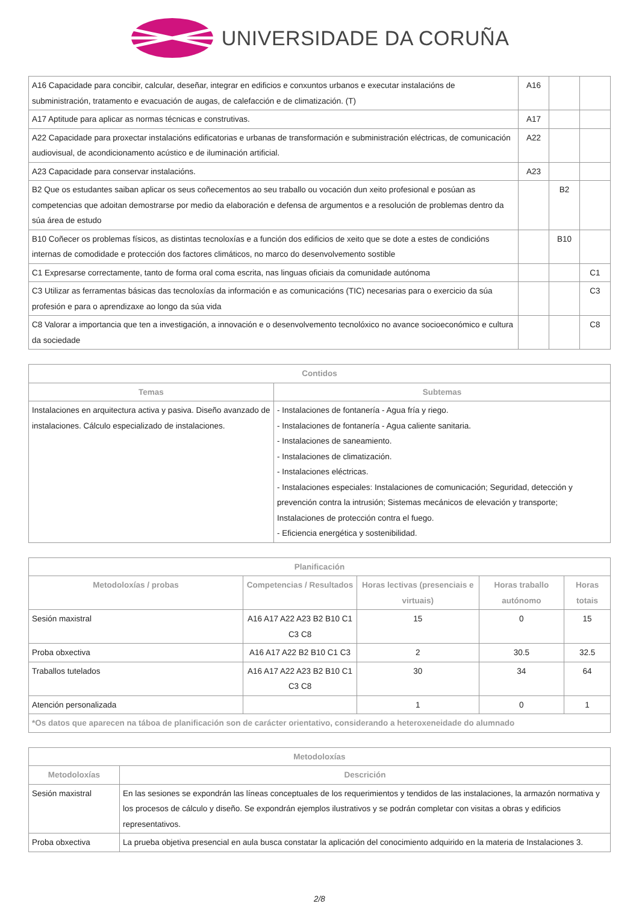UNIVERSIDADE DA CORUÑA
| A16 Capacidade para concibir, calcular, deseñar, integrar en edificios e conxuntos urbanos e executar instalacións de subministración, tratamento e evacuación de augas, de calefacción e de climatización. (T) | A16 | | |
| A17 Aptitude para aplicar as normas técnicas e construtivas. | A17 | | |
| A22 Capacidade para proxectar instalacións edificatorias e urbanas de transformación e subministración eléctricas, de comunicación audiovisual, de acondicionamento acústico e de iluminación artificial. | A22 | | |
| A23 Capacidade para conservar instalacións. | A23 | | |
| B2 Que os estudantes saiban aplicar os seus coñecementos ao seu traballo ou vocación dun xeito profesional e posúan as competencias que adoitan demostrarse por medio da elaboración e defensa de argumentos e a resolución de problemas dentro da súa área de estudo | | B2 | |
| B10 Coñecer os problemas físicos, as distintas tecnoloxías e a función dos edificios de xeito que se dote a estes de condicións internas de comodidade e protección dos factores climáticos, no marco do desenvolvemento sostible | | B10 | |
| C1 Expresarse correctamente, tanto de forma oral coma escrita, nas linguas oficiais da comunidade autónoma | | | C1 |
| C3 Utilizar as ferramentas básicas das tecnoloxías da información e as comunicacións (TIC) necesarias para o exercicio da súa profesión e para o aprendizaxe ao longo da súa vida | | | C3 |
| C8 Valorar a importancia que ten a investigación, a innovación e o desenvolvemento tecnolóxico no avance socioeconómico e cultura da sociedade | | | C8 |
| Contidos | |
| --- | --- |
| Temas | Subtemas |
| Instalaciones en arquitectura activa y pasiva. Diseño avanzado de instalaciones. Cálculo especializado de instalaciones. | - Instalaciones de fontanería - Agua fría y riego. - Instalaciones de fontanería - Agua caliente sanitaria. - Instalaciones de saneamiento. - Instalaciones de climatización. - Instalaciones eléctricas. - Instalaciones especiales: Instalaciones de comunicación; Seguridad, detección y prevención contra la intrusión; Sistemas mecánicos de elevación y transporte; Instalaciones de protección contra el fuego. - Eficiencia energética y sostenibilidad. |
| Planificación | | | | |
| --- | --- | --- | --- | --- |
| Metodoloxías / probas | Competencias / Resultados | Horas lectivas (presenciais e virtuais) | Horas traballo autónomo | Horas totais |
| Sesión maxistral | A16 A17 A22 A23 B2 B10 C1 C3 C8 | 15 | 0 | 15 |
| Proba obxectiva | A16 A17 A22 B2 B10 C1 C3 | 2 | 30.5 | 32.5 |
| Traballos tutelados | A16 A17 A22 A23 B2 B10 C1 C3 C8 | 30 | 34 | 64 |
| Atención personalizada | | 1 | 0 | 1 |
| *Os datos que aparecen na táboa de planificación son de carácter orientativo, considerando a heteroxeneidade do alumnado | | | | |
| Metodoloxías | |
| --- | --- |
| Metodoloxías | Descrición |
| Sesión maxistral | En las sesiones se expondrán las líneas conceptuales de los requerimientos y tendidos de las instalaciones, la armazón normativa y los procesos de cálculo y diseño. Se expondrán ejemplos ilustrativos y se podrán completar con visitas a obras y edificios representativos. |
| Proba obxectiva | La prueba objetiva presencial en aula busca constatar la aplicación del conocimiento adquirido en la materia de Instalaciones 3. |
2/8